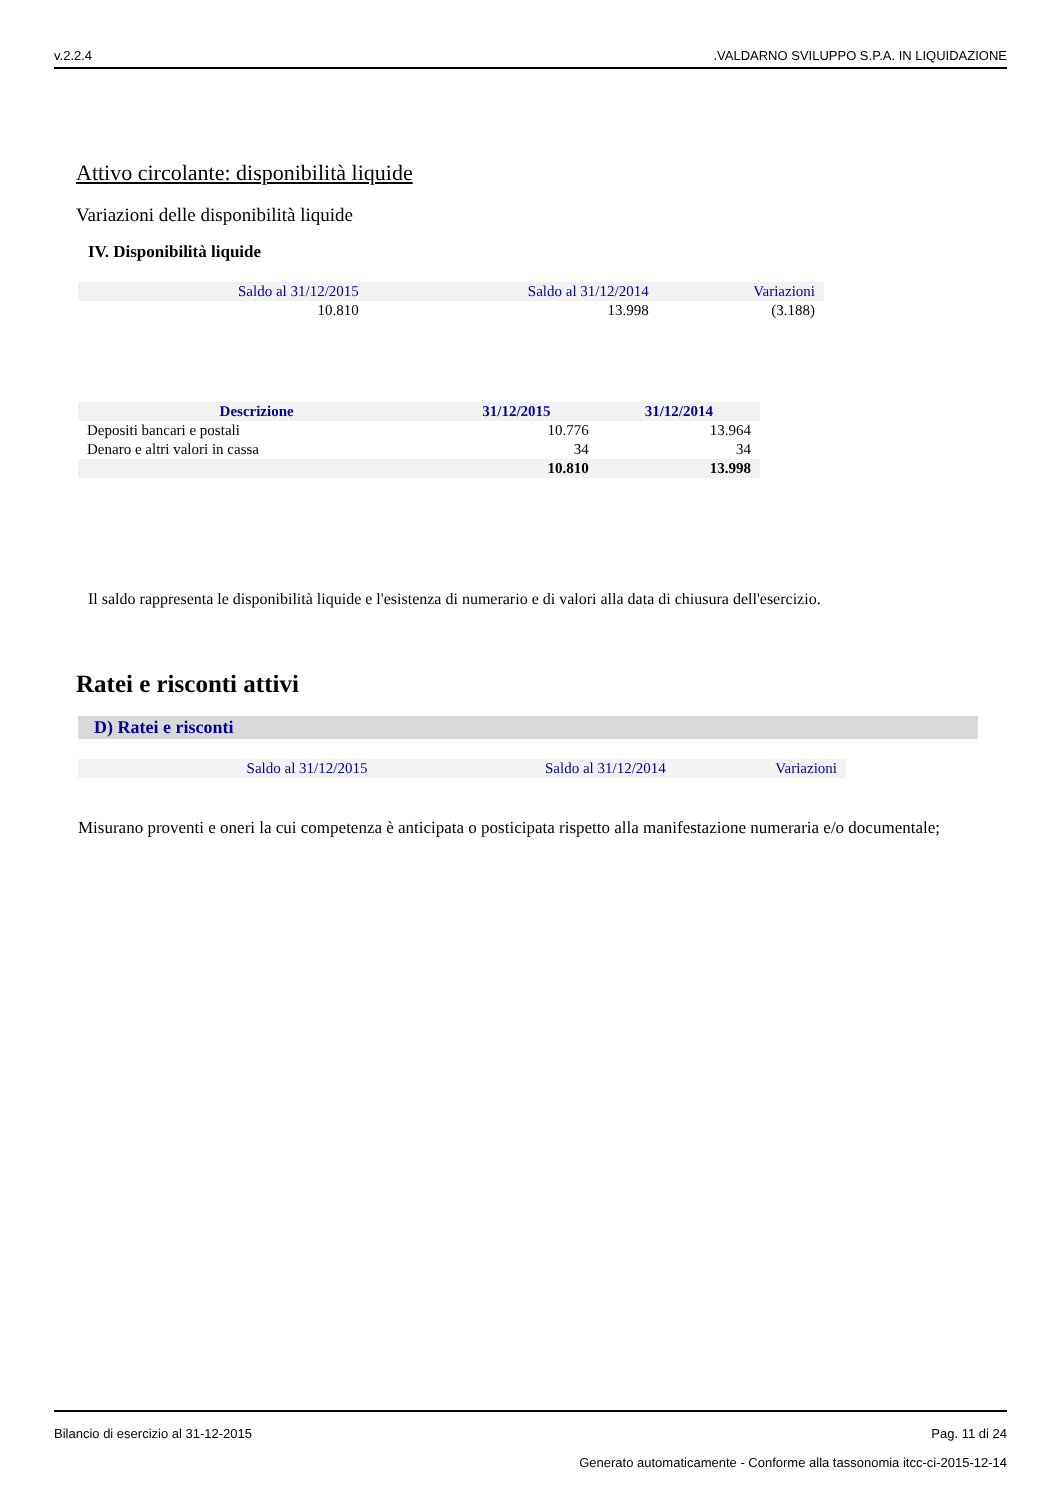v.2.2.4.VALDARNO SVILUPPO S.P.A. IN LIQUIDAZIONE
Attivo circolante: disponibilità liquide
Variazioni delle disponibilità liquide
IV. Disponibilità liquide
| Saldo al 31/12/2015 | Saldo al 31/12/2014 | Variazioni |
| 10.810 | 13.998 | (3.188) |
| Descrizione | 31/12/2015 | 31/12/2014 |
| --- | --- | --- |
| Depositi bancari e postali | 10.776 | 13.964 |
| Denaro e altri valori in cassa | 34 | 34 |
| | 10.810 | 13.998 |
Il saldo rappresenta le disponibilità liquide e l'esistenza di numerario e di valori alla data di chiusura dell'esercizio.
Ratei e risconti attivi
D) Ratei e risconti
| Saldo al 31/12/2015 | Saldo al 31/12/2014 | Variazioni |
Misurano proventi e oneri la cui competenza è anticipata o posticipata rispetto alla manifestazione numeraria e/o documentale;
Bilancio di esercizio al 31-12-2015 Pag. 11 di 24
Generato automaticamente - Conforme alla tassonomia itcc-ci-2015-12-14